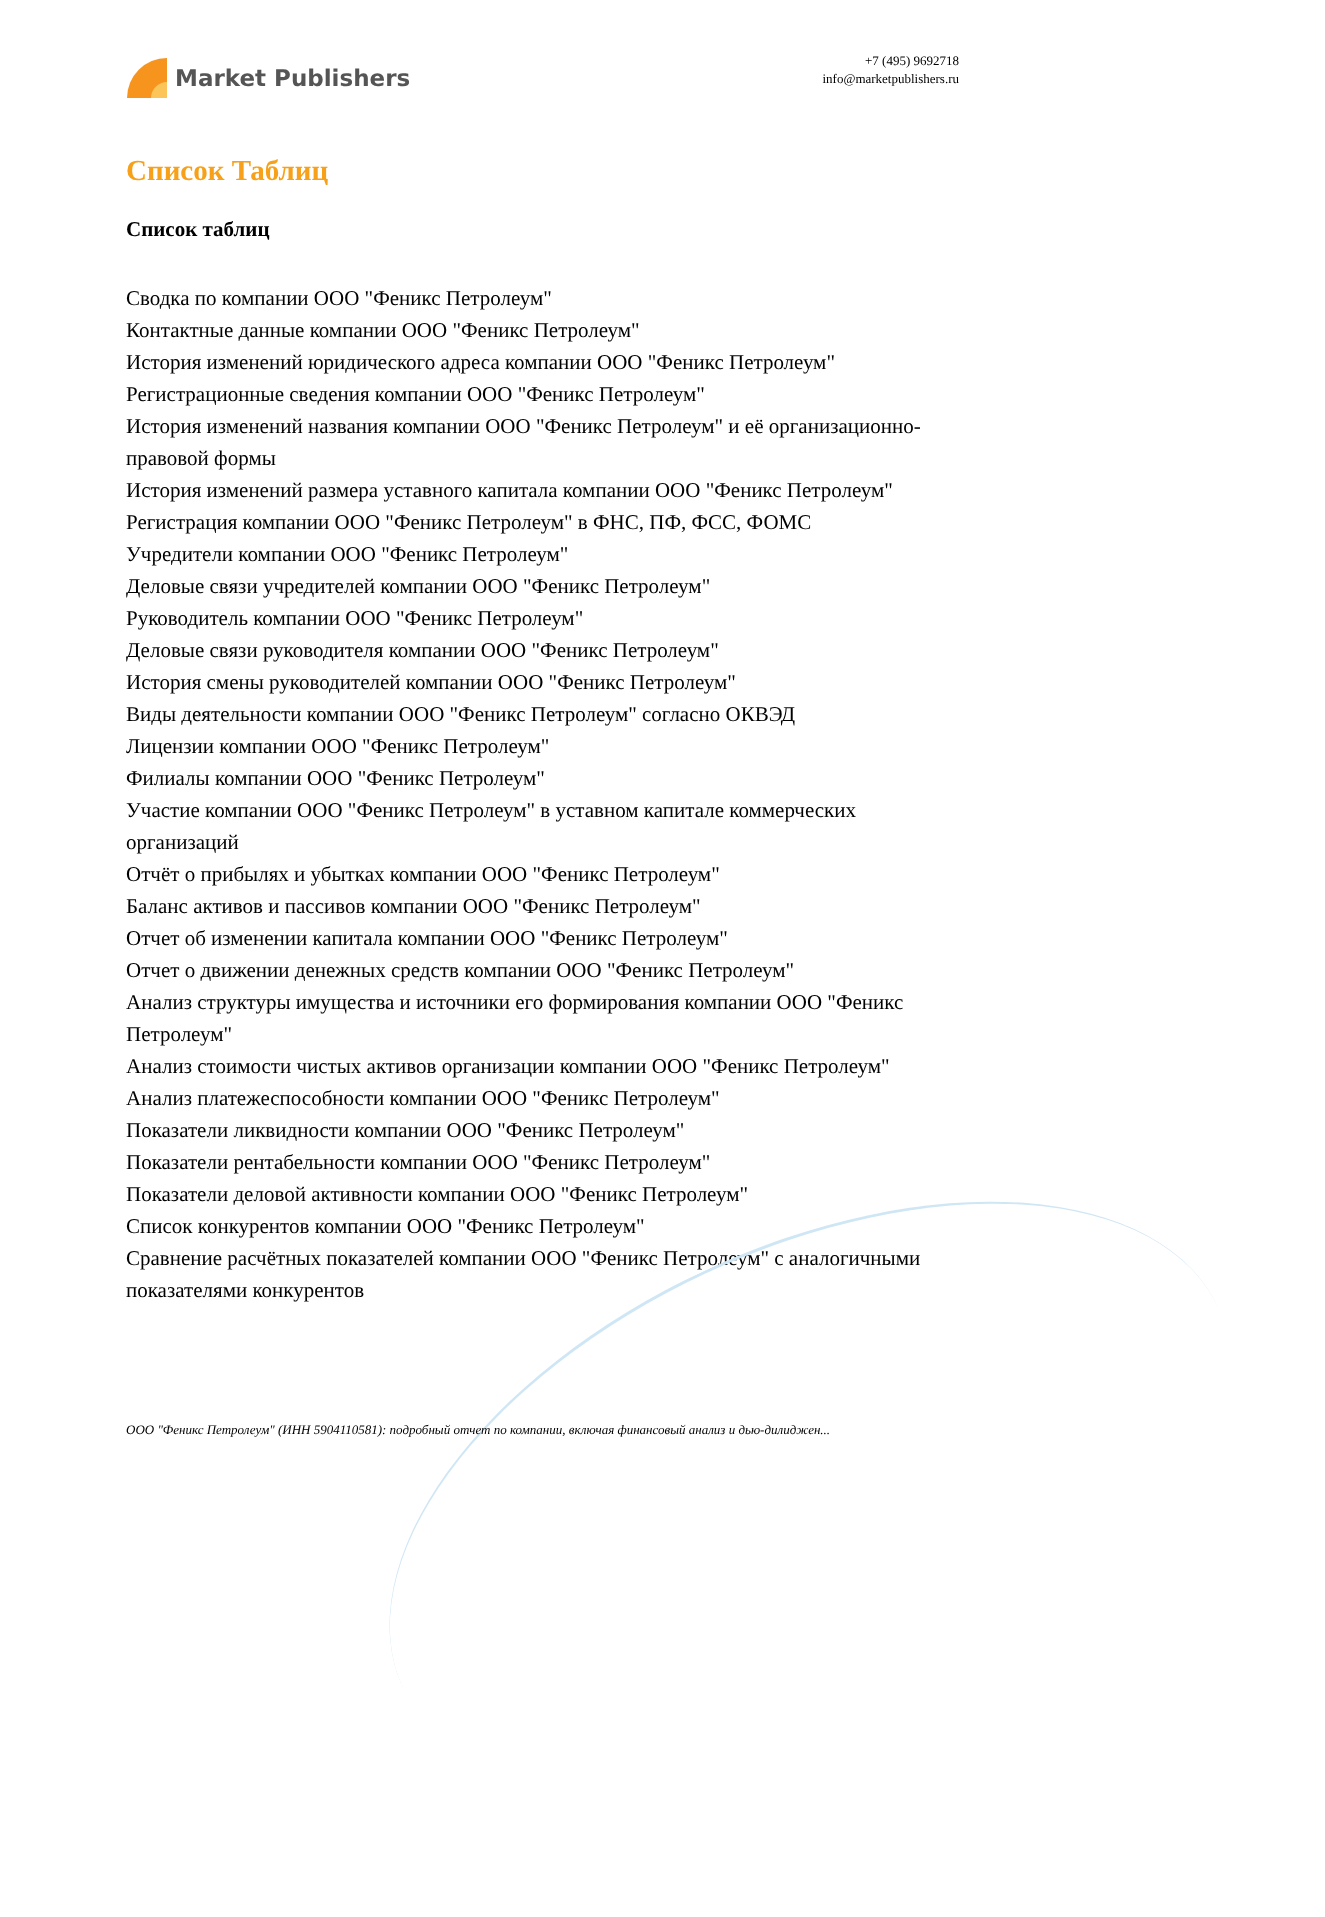Market Publishers
+7 (495) 9692718
info@marketpublishers.ru
Список Таблиц
Список таблиц
Сводка по компании ООО "Феникс Петролеум"
Контактные данные компании ООО "Феникс Петролеум"
История изменений юридического адреса компании ООО "Феникс Петролеум"
Регистрационные сведения компании ООО "Феникс Петролеум"
История изменений названия компании ООО "Феникс Петролеум" и её организационно-правовой формы
История изменений размера уставного капитала компании ООО "Феникс Петролеум"
Регистрация компании ООО "Феникс Петролеум" в ФНС, ПФ, ФСС, ФОМС
Учредители компании ООО "Феникс Петролеум"
Деловые связи учредителей компании ООО "Феникс Петролеум"
Руководитель компании ООО "Феникс Петролеум"
Деловые связи руководителя компании ООО "Феникс Петролеум"
История смены руководителей компании ООО "Феникс Петролеум"
Виды деятельности компании ООО "Феникс Петролеум" согласно ОКВЭД
Лицензии компании ООО "Феникс Петролеум"
Филиалы компании ООО "Феникс Петролеум"
Участие компании ООО "Феникс Петролеум" в уставном капитале коммерческих организаций
Отчёт о прибылях и убытках компании ООО "Феникс Петролеум"
Баланс активов и пассивов компании ООО "Феникс Петролеум"
Отчет об изменении капитала компании ООО "Феникс Петролеум"
Отчет о движении денежных средств компании ООО "Феникс Петролеум"
Анализ структуры имущества и источники его формирования компании ООО "Феникс Петролеум"
Анализ стоимости чистых активов организации компании ООО "Феникс Петролеум"
Анализ платежеспособности компании ООО "Феникс Петролеум"
Показатели ликвидности компании ООО "Феникс Петролеум"
Показатели рентабельности компании ООО "Феникс Петролеум"
Показатели деловой активности компании ООО "Феникс Петролеум"
Список конкурентов компании ООО "Феникс Петролеум"
Сравнение расчётных показателей компании ООО "Феникс Петролеум" с аналогичными показателями конкурентов
ООО "Феникс Петролеум" (ИНН 5904110581): подробный отчет по компании, включая финансовый анализ и дью-дилиджен...